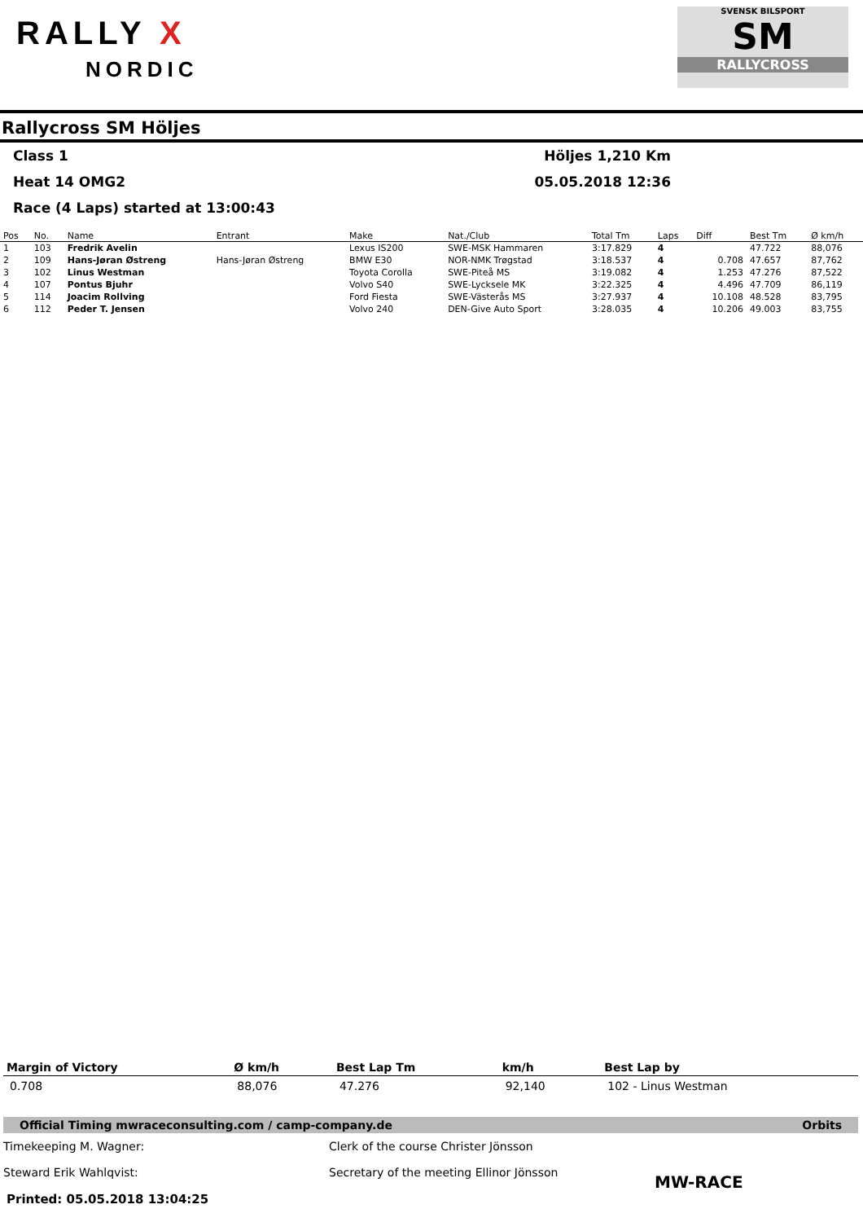RALLY X
NORDIC
SVENSK BILSPORT
SM
RALLYCROSS
Rallycross SM Höljes
Class 1 Höljes 1,210 Km
Heat 14 OMG2 05.05.2018 12:36
Race (4 Laps) started at 13:00:43
| Pos | No. | Name | Entrant | Make | Nat./Club | Total Tm | Laps | Diff | Best Tm | Ø km/h |
| --- | --- | --- | --- | --- | --- | --- | --- | --- | --- | --- |
| 1 | 103 | Fredrik Avelin | | Lexus IS200 | SWE-MSK Hammaren | 3:17.829 | 4 | | 47.722 | 88,076 |
| 2 | 109 | Hans-Jøran Østreng | Hans-Jøran Østreng | BMW E30 | NOR-NMK Trøgstad | 3:18.537 | 4 | 0.708 | 47.657 | 87,762 |
| 3 | 102 | Linus Westman | | Toyota Corolla | SWE-Piteå MS | 3:19.082 | 4 | 1.253 | 47.276 | 87,522 |
| 4 | 107 | Pontus Bjuhr | | Volvo S40 | SWE-Lycksele MK | 3:22.325 | 4 | 4.496 | 47.709 | 86,119 |
| 5 | 114 | Joacim Rollving | | Ford Fiesta | SWE-Västerås MS | 3:27.937 | 4 | 10.108 | 48.528 | 83,795 |
| 6 | 112 | Peder T. Jensen | | Volvo 240 | DEN-Give Auto Sport | 3:28.035 | 4 | 10.206 | 49.003 | 83,755 |
| Margin of Victory | Ø km/h | Best Lap Tm | km/h | Best Lap by |
| --- | --- | --- | --- | --- |
| 0.708 | 88,076 | 47.276 | 92,140 | 102 - Linus Westman |
Official Timing mwraceconsulting.com / camp-company.de Orbits
Timekeeping M. Wagner:
Steward Erik Wahlqvist:
Clerk of the course Christer Jönsson
Secretary of the meeting Ellinor Jönsson
MW-RACE
Printed: 05.05.2018 13:04:25